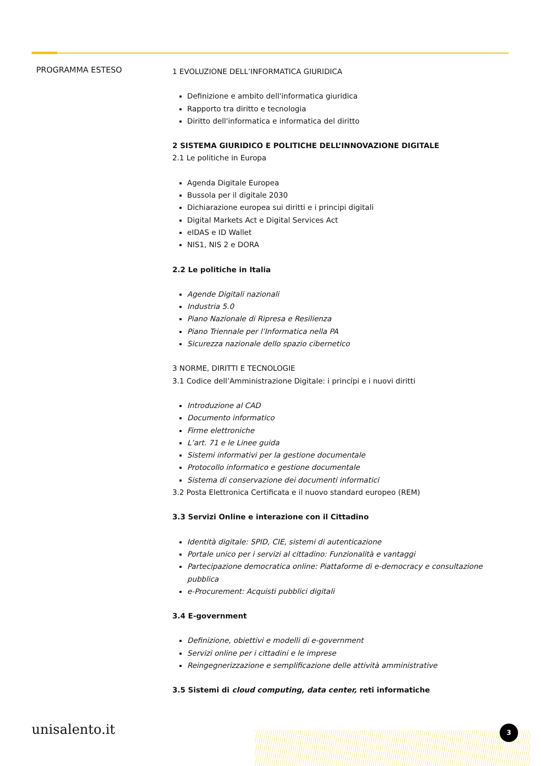PROGRAMMA ESTESO
1 EVOLUZIONE DELL’INFORMATICA GIURIDICA
Definizione e ambito dell'informatica giuridica
Rapporto tra diritto e tecnologia
Diritto dell'informatica e informatica del diritto
2 SISTEMA GIURIDICO E POLITICHE DELL’INNOVAZIONE DIGITALE
2.1 Le politiche in Europa
Agenda Digitale Europea
Bussola per il digitale 2030
Dichiarazione europea sui diritti e i principi digitali
Digital Markets Act e Digital Services Act
eIDAS e ID Wallet
NIS1, NIS 2 e DORA
2.2 Le politiche in Italia
Agende Digitali nazionali
Industria 5.0
Piano Nazionale di Ripresa e Resilienza
Piano Triennale per l’Informatica nella PA
Sicurezza nazionale dello spazio cibernetico
3 NORME, DIRITTI E TECNOLOGIE
3.1 Codice dell’Amministrazione Digitale: i princípi e i nuovi diritti
Introduzione al CAD
Documento informatico
Firme elettroniche
L’art. 71 e le Linee guida
Sistemi informativi per la gestione documentale
Protocollo informatico e gestione documentale
Sistema di conservazione dei documenti informatici
3.2 Posta Elettronica Certificata e il nuovo standard europeo (REM)
3.3 Servizi Online e interazione con il Cittadino
Identità digitale: SPID, CIE, sistemi di autenticazione
Portale unico per i servizi al cittadino: Funzionalità e vantaggi
Partecipazione democratica online: Piattaforme di e-democracy e consultazione pubblica
e-Procurement: Acquisti pubblici digitali
3.4 E-government
Definizione, obiettivi e modelli di e-government
Servizi online per i cittadini e le imprese
Reingegnerizzazione e semplificazione delle attività amministrative
3.5 Sistemi di cloud computing, data center, reti informatiche
unisalento.it 3